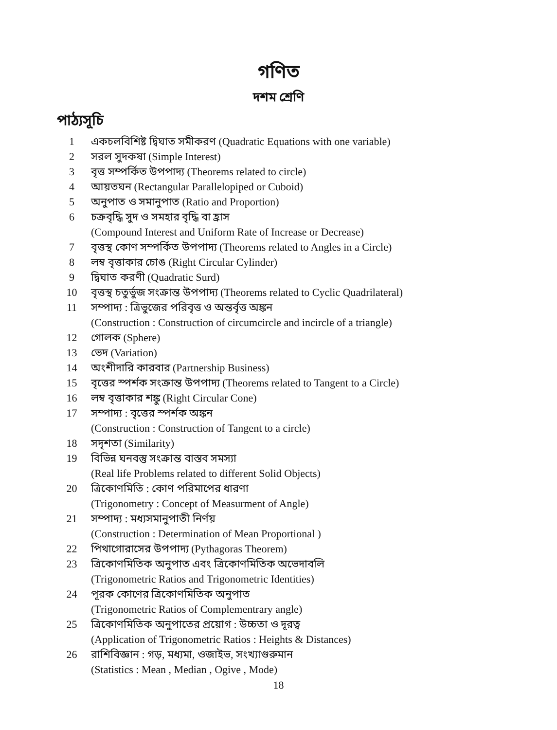গণিত
দশম শ্রেণি
পাঠ্যসূচি
1 একচলবিশিষ্ট দ্বিঘাত সমীকরণ (Quadratic Equations with one variable)
2 সরল সুদকষা (Simple Interest)
3 বৃত্ত সম্পর্কিত উপপাদ্য (Theorems related to circle)
4 আয়তঘন (Rectangular Parallelopiped or Cuboid)
5 অনুপাত ও সমানুপাত (Ratio and Proportion)
6 চক্রবৃদ্ধি সুদ ও সমহার বৃদ্ধি বা হ্রাস
(Compound Interest and Uniform Rate of Increase or Decrease)
7 বৃত্তস্থ কোণ সম্পর্কিত উপপাদ্য (Theorems related to Angles in a Circle)
8 লম্ব বৃত্তাকার চোঙ (Right Circular Cylinder)
9 দ্বিঘাত করণী (Quadratic Surd)
10 বৃত্তস্থ চতুর্ভুজ সংক্রান্ত উপপাদ্য (Theorems related to Cyclic Quadrilateral)
11 সম্পাদ্য : ত্রিভুজের পরিবৃত্ত ও অন্তর্বৃত্ত অঙ্কন
(Construction : Construction of circumcircle and incircle of a triangle)
12 গোলক (Sphere)
13 ভেদ (Variation)
14 অংশীদারি কারবার (Partnership Business)
15 বৃত্তের স্পর্শক সংক্রান্ত উপপাদ্য (Theorems related to Tangent to a Circle)
16 লম্ব বৃত্তাকার শঙ্কু (Right Circular Cone)
17 সম্পাদ্য : বৃত্তের স্পর্শক অঙ্কন
(Construction : Construction of Tangent to a circle)
18 সদৃশতা (Similarity)
19 বিভিন্ন ঘনবস্তু সংক্রান্ত বাস্তব সমস্যা
(Real life Problems related to different Solid Objects)
20 ত্রিকোণমিতি : কোণ পরিমাপের ধারণা
(Trigonometry : Concept of Measurment of Angle)
21 সম্পাদ্য : মধ্যসমানুপাতী নির্ণয়
(Construction : Determination of Mean Proportional )
22 পিথাগোরাসের উপপাদ্য (Pythagoras Theorem)
23 ত্রিকোণমিতিক অনুপাত এবং ত্রিকোণমিতিক অভেদাবলি
(Trigonometric Ratios and Trigonometric Identities)
24 পূরক কোণের ত্রিকোণমিতিক অনুপাত
(Trigonometric Ratios of Complementrary angle)
25 ত্রিকোণমিতিক অনুপাতের প্রয়োগ : উচ্চতা ও দূরত্ব
(Application of Trigonometric Ratios : Heights & Distances)
26 রাশিবিজ্ঞান : গড়, মধ্যমা, ওজাইভ, সংখ্যাগুরুমান
(Statistics : Mean , Median , Ogive , Mode)
18